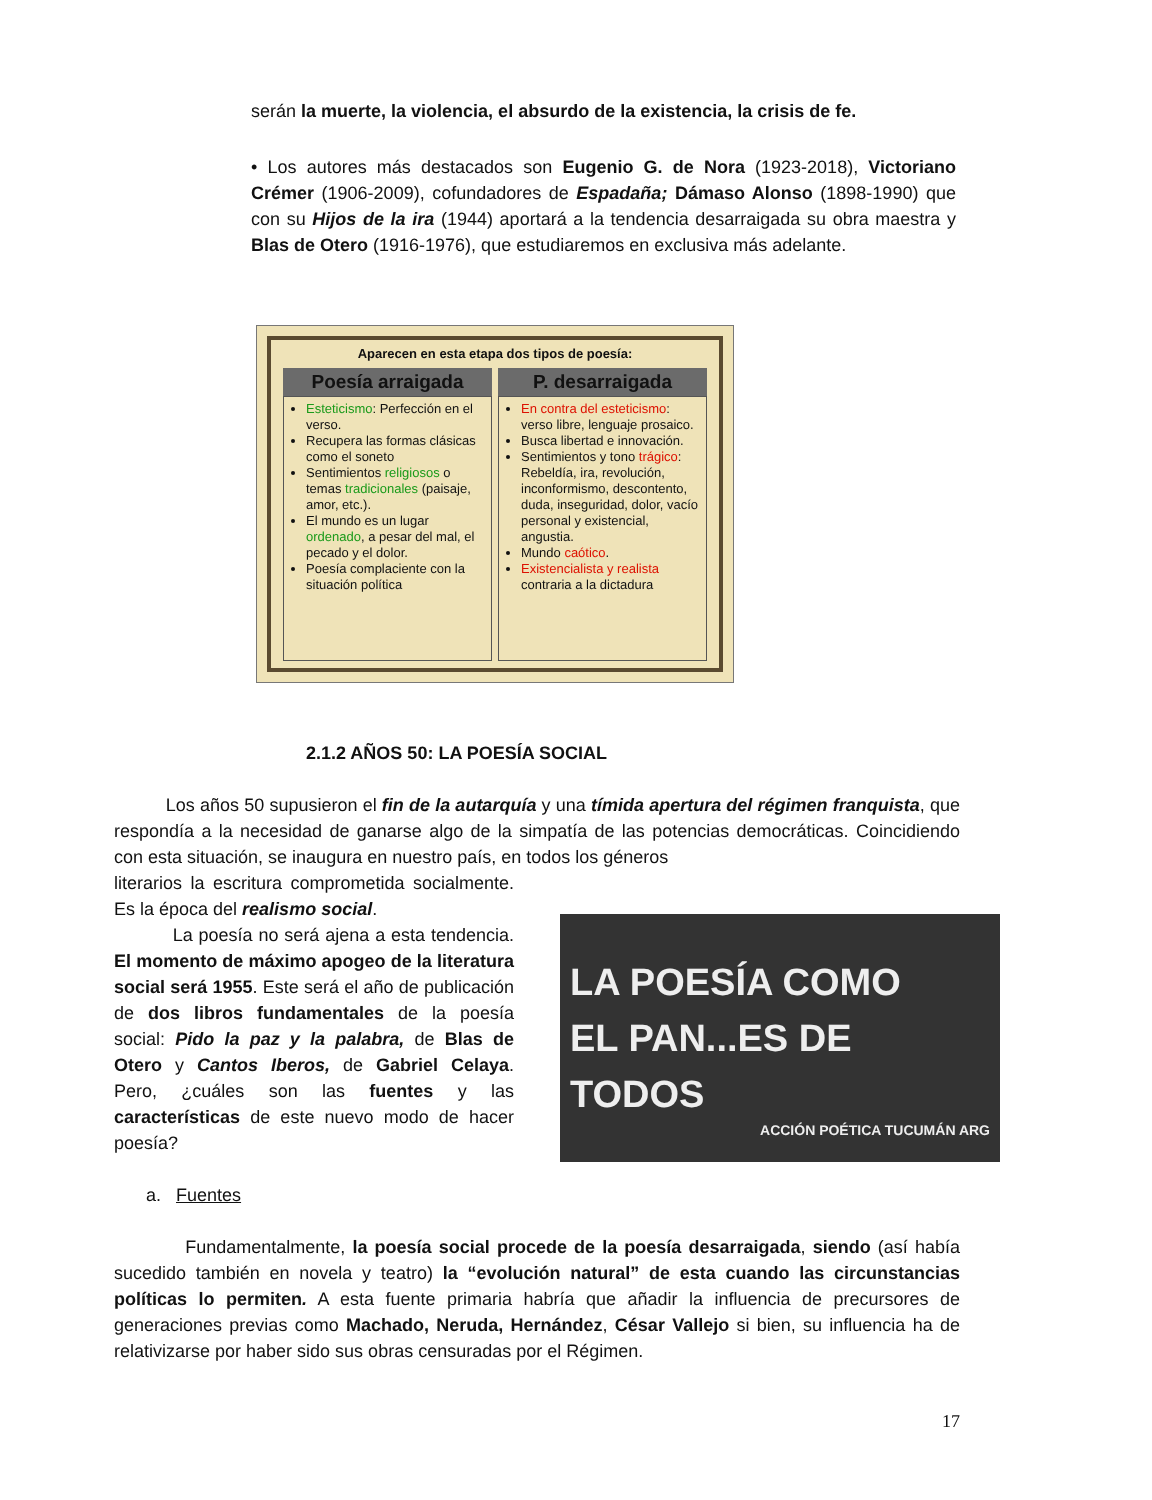serán la muerte, la violencia, el absurdo de la existencia, la crisis de fe.
• Los autores más destacados son Eugenio G. de Nora (1923-2018), Victoriano Crémer (1906-2009), cofundadores de Espadaña; Dámaso Alonso (1898-1990) que con su Hijos de la ira (1944) aportará a la tendencia desarraigada su obra maestra y Blas de Otero (1916-1976), que estudiaremos en exclusiva más adelante.
Aparecen en esta etapa dos tipos de poesía:
Poesía arraigada
Esteticismo: Perfección en el verso.
Recupera las formas clásicas como el soneto
Sentimientos religiosos o temas tradicionales (paisaje, amor, etc.).
El mundo es un lugar ordenado, a pesar del mal, el pecado y el dolor.
Poesía complaciente con la situación política
P. desarraigada
En contra del esteticismo: verso libre, lenguaje prosaico.
Busca libertad e innovación.
Sentimientos y tono trágico: Rebeldía, ira, revolución, inconformismo, descontento, duda, inseguridad, dolor, vacío personal y existencial, angustia.
Mundo caótico.
Existencialista y realista contraria a la dictadura
2.1.2 AÑOS 50: LA POESÍA SOCIAL
Los años 50 supusieron el fin de la autarquía y una tímida apertura del régimen franquista, que respondía a la necesidad de ganarse algo de la simpatía de las potencias democráticas. Coincidiendo con esta situación, se inaugura en nuestro país, en todos los géneros
literarios la escritura comprometida socialmente. Es la época del realismo social.
La poesía no será ajena a esta tendencia. El momento de máximo apogeo de la literatura social será 1955. Este será el año de publicación de dos libros fundamentales de la poesía social: Pido la paz y la palabra, de Blas de Otero y Cantos Iberos, de Gabriel Celaya. Pero, ¿cuáles son las fuentes y las características de este nuevo modo de hacer poesía?
LA POESÍA COMO
EL PAN...ES DE TODOS
ACCIÓN POÉTICA TUCUMÁN ARG
a. Fuentes
Fundamentalmente, la poesía social procede de la poesía desarraigada, siendo (así había sucedido también en novela y teatro) la “evolución natural” de esta cuando las circunstancias políticas lo permiten. A esta fuente primaria habría que añadir la influencia de precursores de generaciones previas como Machado, Neruda, Hernández, César Vallejo si bien, su influencia ha de relativizarse por haber sido sus obras censuradas por el Régimen.
17